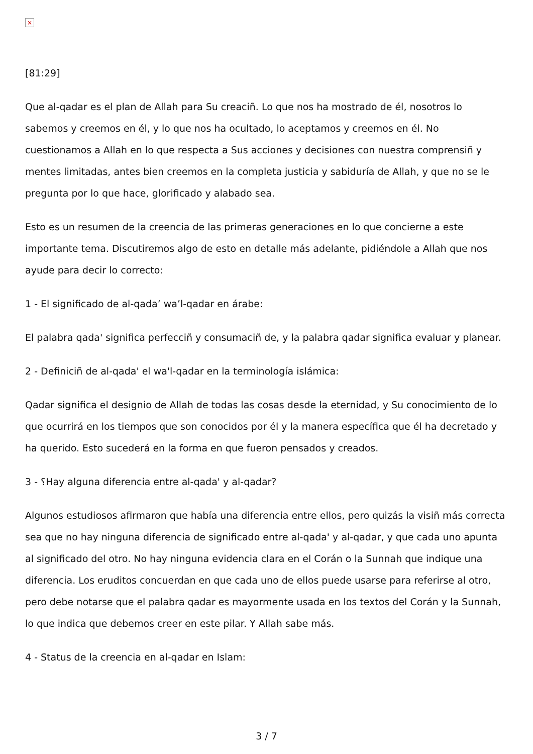×
[81:29]
Que al-qadar es el plan de Allah para Su creaciñ. Lo que nos ha mostrado de él, nosotros lo sabemos y creemos en él, y lo que nos ha ocultado, lo aceptamos y creemos en él. No cuestionamos a Allah en lo que respecta a Sus acciones y decisiones con nuestra comprensiñ y mentes limitadas, antes bien creemos en la completa justicia y sabiduría de Allah, y que no se le pregunta por lo que hace, glorificado y alabado sea.
Esto es un resumen de la creencia de las primeras generaciones en lo que concierne a este importante tema. Discutiremos algo de esto en detalle más adelante, pidiéndole a Allah que nos ayude para decir lo correcto:
1 - El significado de al-qada’ wa’l-qadar en árabe:
El palabra qada' significa perfecciñ y consumaciñ de, y la palabra qadar significa evaluar y planear.
2 - Definiciñ de al-qada' el wa'l-qadar en la terminología islámica:
Qadar significa el designio de Allah de todas las cosas desde la eternidad, y Su conocimiento de lo que ocurrirá en los tiempos que son conocidos por él y la manera específica que él ha decretado y ha querido. Esto sucederá en la forma en que fueron pensados y creados.
3 - ؟Hay alguna diferencia entre al-qada' y al-qadar?
Algunos estudiosos afirmaron que había una diferencia entre ellos, pero quizás la visiñ más correcta sea que no hay ninguna diferencia de significado entre al-qada' y al-qadar, y que cada uno apunta al significado del otro. No hay ninguna evidencia clara en el Corán o la Sunnah que indique una diferencia. Los eruditos concuerdan en que cada uno de ellos puede usarse para referirse al otro, pero debe notarse que el palabra qadar es mayormente usada en los textos del Corán y la Sunnah, lo que indica que debemos creer en este pilar. Y Allah sabe más.
4 - Status de la creencia en al-qadar en Islam:
3 / 7